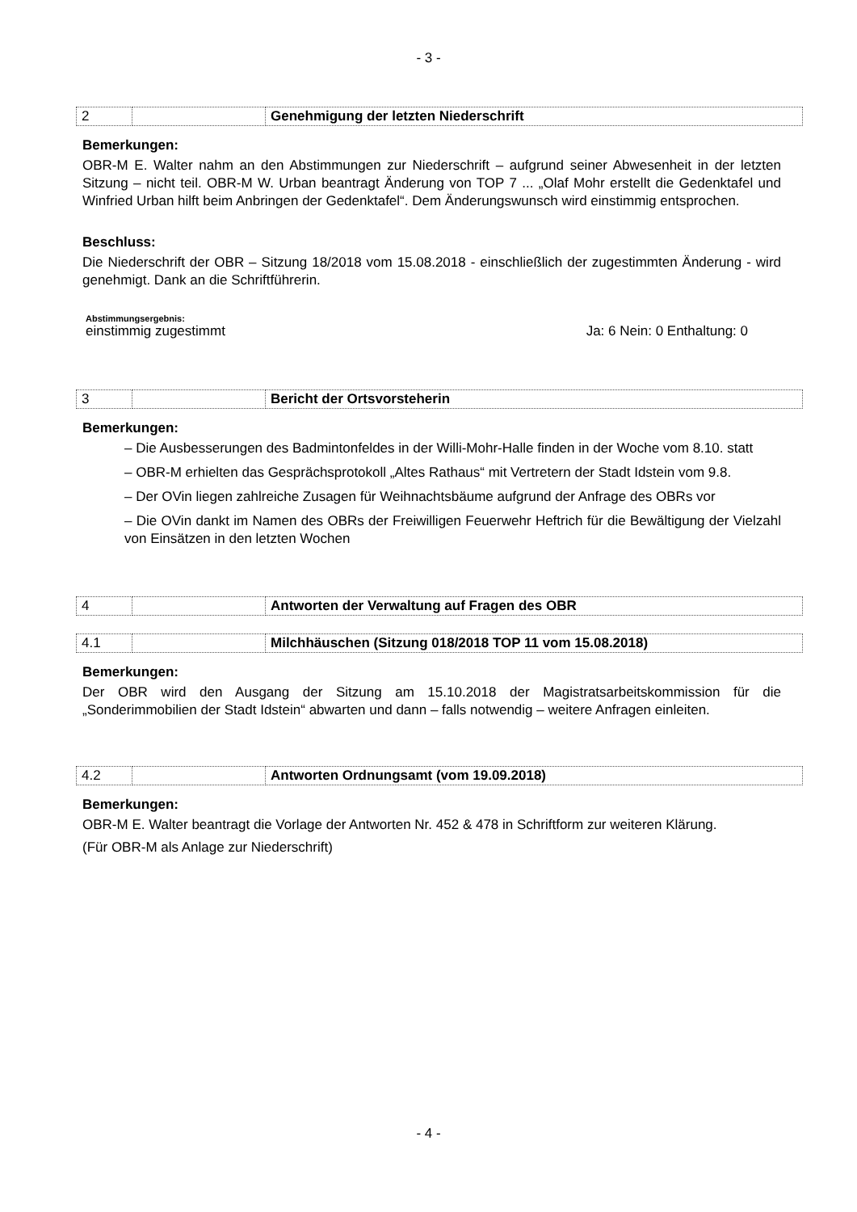- 3 -
| 2 | | Genehmigung der letzten Niederschrift |
Bemerkungen:
OBR-M E. Walter nahm an den Abstimmungen zur Niederschrift – aufgrund seiner Abwesenheit in der letzten Sitzung – nicht teil. OBR-M W. Urban beantragt Änderung von TOP 7 ... „Olaf Mohr erstellt die Gedenktafel und Winfried Urban hilft beim Anbringen der Gedenktafel“. Dem Änderungswunsch wird einstimmig entsprochen.
Beschluss:
Die Niederschrift der OBR – Sitzung 18/2018 vom 15.08.2018 - einschließlich der zugestimmten Änderung - wird genehmigt. Dank an die Schriftführerin.
Abstimmungsergebnis:
einstimmig zugestimmt Ja: 6 Nein: 0 Enthaltung: 0
| 3 | | Bericht der Ortsvorsteherin |
Bemerkungen:
– Die Ausbesserungen des Badmintonfeldes in der Willi-Mohr-Halle finden in der Woche vom 8.10. statt
– OBR-M erhielten das Gesprächsprotokoll „Altes Rathaus“ mit Vertretern der Stadt Idstein vom 9.8.
– Der OVin liegen zahlreiche Zusagen für Weihnachtsbäume aufgrund der Anfrage des OBRs vor
– Die OVin dankt im Namen des OBRs der Freiwilligen Feuerwehr Heftrich für die Bewältigung der Vielzahl von Einsätzen in den letzten Wochen
| 4 | | Antworten der Verwaltung auf Fragen des OBR |
| 4.1 | | Milchhäuschen (Sitzung 018/2018 TOP 11 vom 15.08.2018) |
Bemerkungen:
Der OBR wird den Ausgang der Sitzung am 15.10.2018 der Magistratsarbeitskommission für die „Sonderimmobilien der Stadt Idstein“ abwarten und dann – falls notwendig – weitere Anfragen einleiten.
| 4.2 | | Antworten Ordnungsamt (vom 19.09.2018) |
Bemerkungen:
OBR-M E. Walter beantragt die Vorlage der Antworten Nr. 452 & 478 in Schriftform zur weiteren Klärung.
(Für OBR-M als Anlage zur Niederschrift)
- 4 -